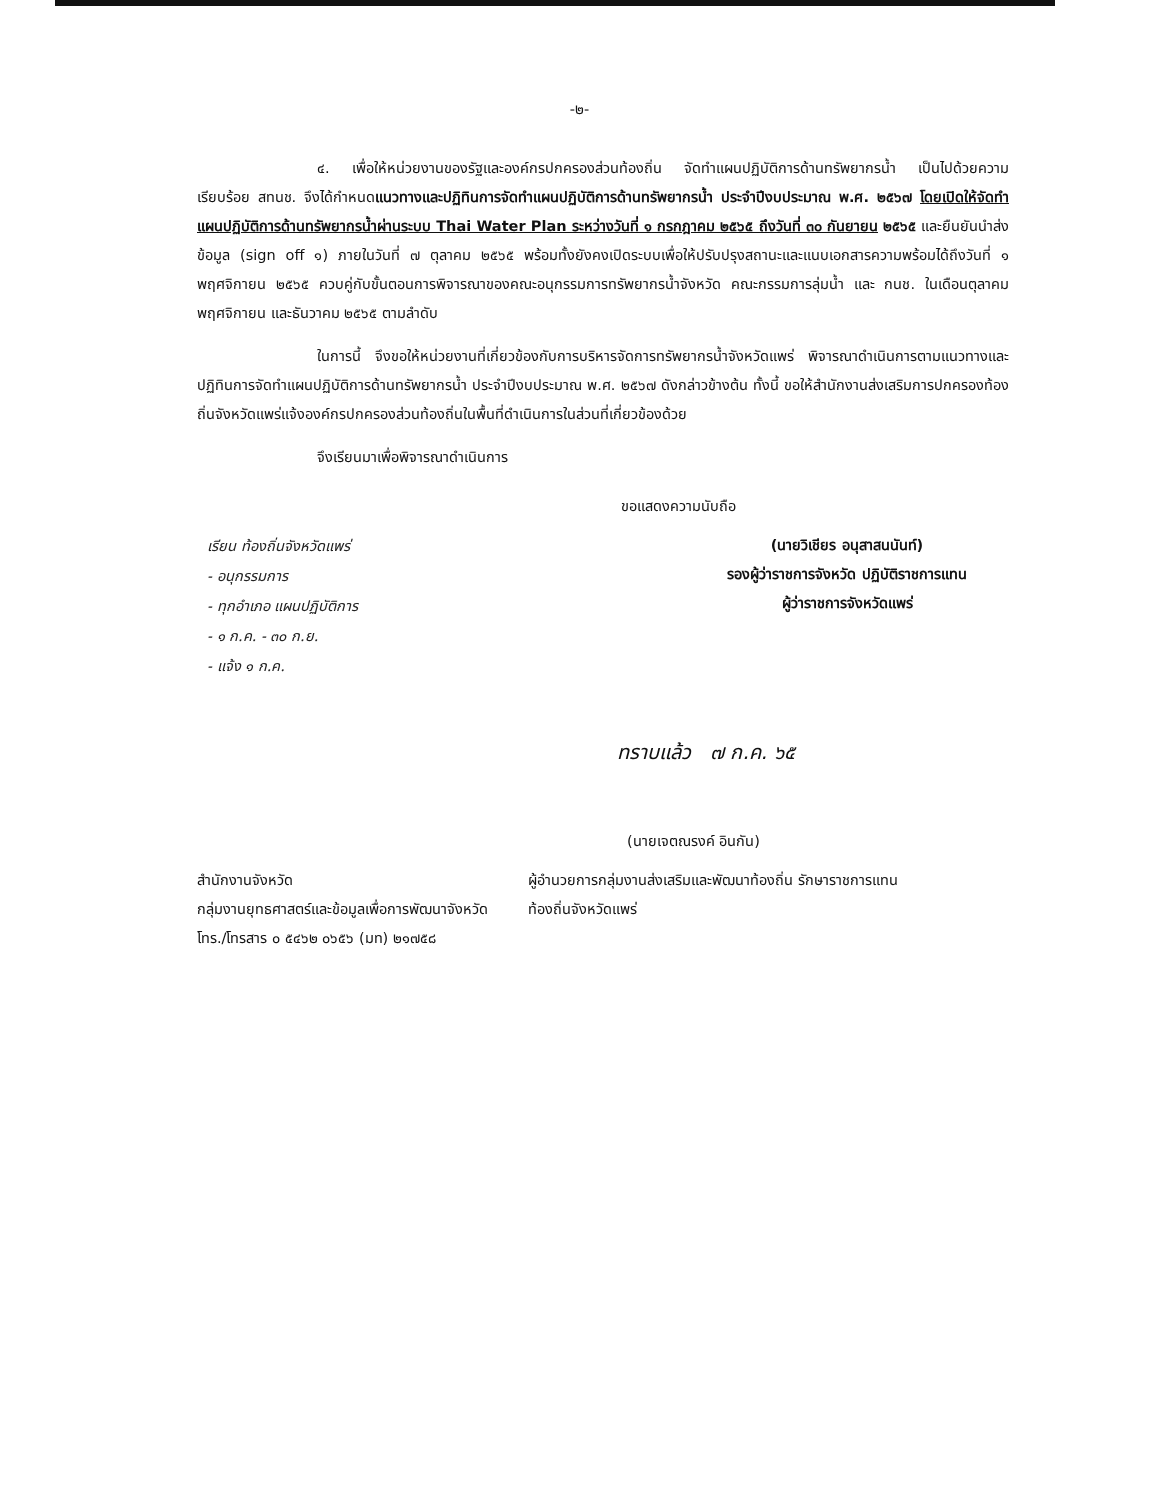-๒-
๔. เพื่อให้หน่วยงานของรัฐและองค์กรปกครองส่วนท้องถิ่น จัดทำแผนปฏิบัติการด้านทรัพยากรน้ำ เป็นไปด้วยความเรียบร้อย สทนช. จึงได้กำหนดแนวทางและปฏิทินการจัดทำแผนปฏิบัติการด้านทรัพยากรน้ำ ประจำปีงบประมาณ พ.ศ. ๒๕๖๗ โดยเปิดให้จัดทำแผนปฏิบัติการด้านทรัพยากรน้ำผ่านระบบ Thai Water Plan ระหว่างวันที่ ๑ กรกฎาคม ๒๕๖๕ ถึงวันที่ ๓๐ กันยายน ๒๕๖๕ และยืนยันนำส่งข้อมูล (sign off ๑) ภายในวันที่ ๗ ตุลาคม ๒๕๖๕ พร้อมทั้งยังคงเปิดระบบเพื่อให้ปรับปรุงสถานะและแนบเอกสารความพร้อมได้ถึงวันที่ ๑ พฤศจิกายน ๒๕๖๕ ควบคู่กับขั้นตอนการพิจารณาของคณะอนุกรรมการทรัพยากรน้ำจังหวัด คณะกรรมการลุ่มน้ำ และ กนช. ในเดือนตุลาคม พฤศจิกายน และธันวาคม ๒๕๖๕ ตามลำดับ
ในการนี้ จึงขอให้หน่วยงานที่เกี่ยวข้องกับการบริหารจัดการทรัพยากรน้ำจังหวัดแพร่ พิจารณาดำเนินการตามแนวทางและปฏิทินการจัดทำแผนปฏิบัติการด้านทรัพยากรน้ำ ประจำปีงบประมาณ พ.ศ. ๒๕๖๗ ดังกล่าวข้างต้น ทั้งนี้ ขอให้สำนักงานส่งเสริมการปกครองท้องถิ่นจังหวัดแพร่แจ้งองค์กรปกครองส่วนท้องถิ่นในพื้นที่ดำเนินการในส่วนที่เกี่ยวข้องด้วย
จึงเรียนมาเพื่อพิจารณาดำเนินการ
ขอแสดงความนับถือ
เรียน ท้องถิ่นจังหวัดแพร่
- อนุกรรมการ
- ทุกอำเภอ แผนปฏิบัติการ
- ๑ ก.ค. - ๓๐ ก.ย.
- แจ้ง ๑ ก.ค.
(นายวิเชียร อนุสาสนนันท์)
รองผู้ว่าราชการจังหวัด ปฏิบัติราชการแทน
ผู้ว่าราชการจังหวัดแพร่
ทราบแล้ว ๗ ก.ค. ๖๕
(นายเจตณรงค์ อินกัน)
สำนักงานจังหวัด
กลุ่มงานยุทธศาสตร์และข้อมูลเพื่อการพัฒนาจังหวัด
โทร./โทรสาร ๐ ๕๔๖๒ ๐๖๕๖ (มท) ๒๑๗๕๘
ผู้อำนวยการกลุ่มงานส่งเสริมและพัฒนาท้องถิ่น รักษาราชการแทน
ท้องถิ่นจังหวัดแพร่